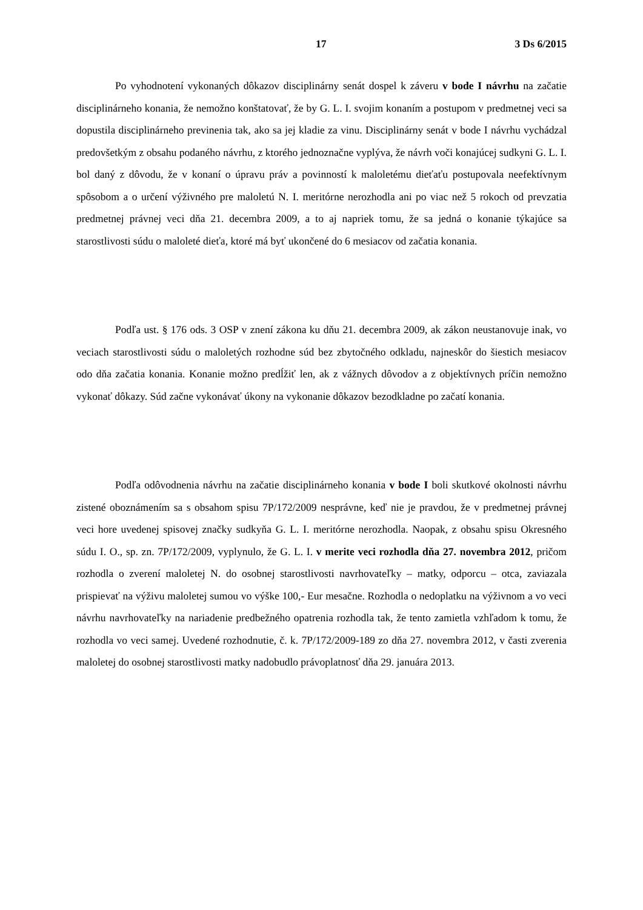17 3 Ds 6/2015
Po vyhodnotení vykonaných dôkazov disciplinárny senát dospel k záveru v bode I návrhu na začatie disciplinárneho konania, že nemožno konštatovať, že by G. L. I. svojim konaním a postupom v predmetnej veci sa dopustila disciplinárneho previnenia tak, ako sa jej kladie za vinu. Disciplinárny senát v bode I návrhu vychádzal predovšetkým z obsahu podaného návrhu, z ktorého jednoznačne vyplýva, že návrh voči konajúcej sudkyni G. L. I. bol daný z dôvodu, že v konaní o úpravu práv a povinností k maloletému dieťaťu postupovala neefektívnym spôsobom a o určení výživného pre maloletú N. I. meritórne nerozhodla ani po viac než 5 rokoch od prevzatia predmetnej právnej veci dňa 21. decembra 2009, a to aj napriek tomu, že sa jedná o konanie týkajúce sa starostlivosti súdu o maloleté dieťa, ktoré má byť ukončené do 6 mesiacov od začatia konania.
Podľa ust. § 176 ods. 3 OSP v znení zákona ku dňu 21. decembra 2009, ak zákon neustanovuje inak, vo veciach starostlivosti súdu o maloletých rozhodne súd bez zbytočného odkladu, najneskôr do šiestich mesiacov odo dňa začatia konania. Konanie možno predĺžiť len, ak z vážnych dôvodov a z objektívnych príčin nemožno vykonať dôkazy. Súd začne vykonávať úkony na vykonanie dôkazov bezodkladne po začatí konania.
Podľa odôvodnenia návrhu na začatie disciplinárneho konania v bode I boli skutkové okolnosti návrhu zistené oboznámením sa s obsahom spisu 7P/172/2009 nesprávne, keď nie je pravdou, že v predmetnej právnej veci hore uvedenej spisovej značky sudkyňa G. L. I. meritórne nerozhodla. Naopak, z obsahu spisu Okresného súdu I. O., sp. zn. 7P/172/2009, vyplynulo, že G. L. I. v merite veci rozhodla dňa 27. novembra 2012, pričom rozhodla o zverení maloletej N. do osobnej starostlivosti navrhovateľky – matky, odporcu – otca, zaviazala prispievať na výživu maloletej sumou vo výške 100,- Eur mesačne. Rozhodla o nedoplatku na výživnom a vo veci návrhu navrhovateľky na nariadenie predbežného opatrenia rozhodla tak, že tento zamietla vzhľadom k tomu, že rozhodla vo veci samej. Uvedené rozhodnutie, č. k. 7P/172/2009-189 zo dňa 27. novembra 2012, v časti zverenia maloletej do osobnej starostlivosti matky nadobudlo právoplatnosť dňa 29. januára 2013.